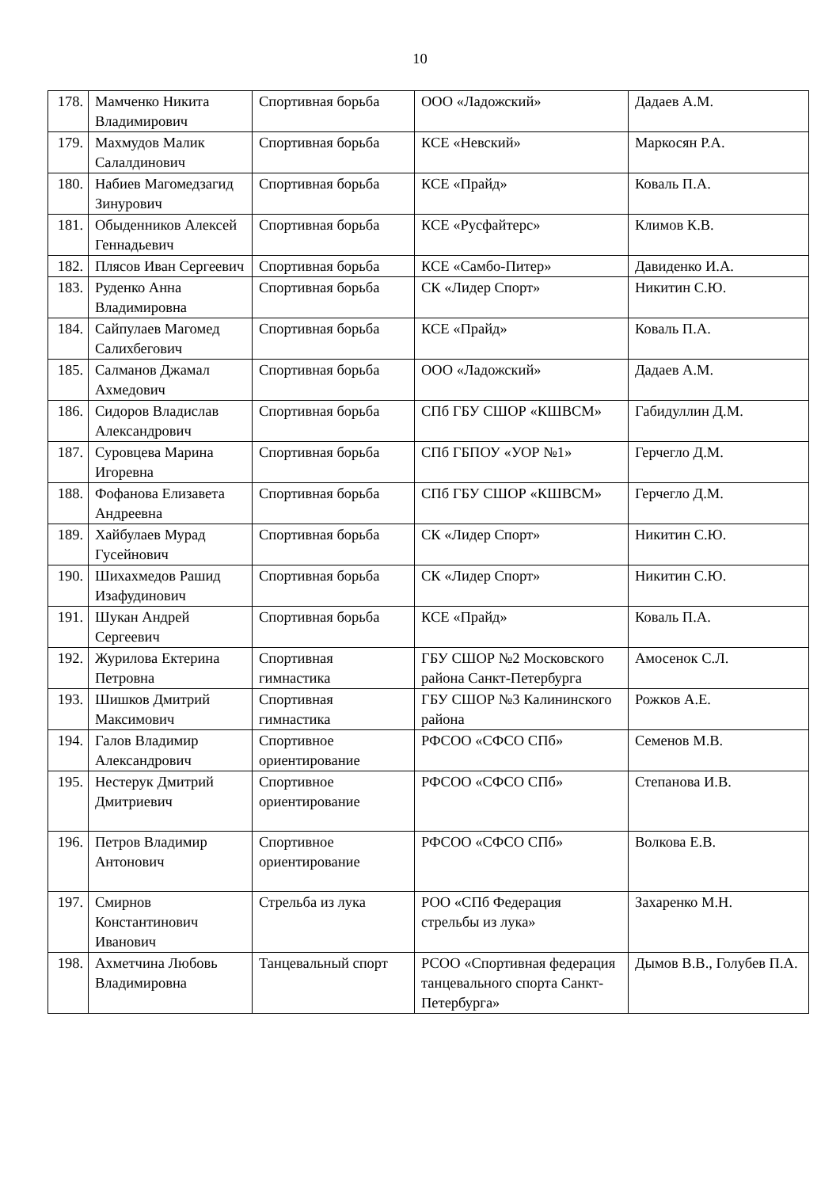10
| 178. | Мамченко Никита Владимирович | Спортивная борьба | ООО «Ладожский» | Дадаев А.М. |
| 179. | Махмудов Малик Салалдинович | Спортивная борьба | КСЕ «Невский» | Маркосян Р.А. |
| 180. | Набиев Магомедзагид Зинурович | Спортивная борьба | КСЕ «Прайд» | Коваль П.А. |
| 181. | Обыденников Алексей Геннадьевич | Спортивная борьба | КСЕ «Русфайтерс» | Климов К.В. |
| 182. | Плясов Иван Сергеевич | Спортивная борьба | КСЕ «Самбо-Питер» | Давиденко И.А. |
| 183. | Руденко Анна Владимировна | Спортивная борьба | СК «Лидер Спорт» | Никитин С.Ю. |
| 184. | Сайпулаев Магомед Салихбегович | Спортивная борьба | КСЕ «Прайд» | Коваль П.А. |
| 185. | Салманов Джамал Ахмедович | Спортивная борьба | ООО «Ладожский» | Дадаев А.М. |
| 186. | Сидоров Владислав Александрович | Спортивная борьба | СПб ГБУ СШОР «КШВСМ» | Габидуллин Д.М. |
| 187. | Суровцева Марина Игоревна | Спортивная борьба | СПб ГБПОУ «УОР №1» | Герчегло Д.М. |
| 188. | Фофанова Елизавета Андреевна | Спортивная борьба | СПб ГБУ СШОР «КШВСМ» | Герчегло Д.М. |
| 189. | Хайбулаев Мурад Гусейнович | Спортивная борьба | СК «Лидер Спорт» | Никитин С.Ю. |
| 190. | Шихахмедов Рашид Изафудинович | Спортивная борьба | СК «Лидер Спорт» | Никитин С.Ю. |
| 191. | Шукан Андрей Сергеевич | Спортивная борьба | КСЕ «Прайд» | Коваль П.А. |
| 192. | Журилова Ектерина Петровна | Спортивная гимнастика | ГБУ СШОР №2 Московского района Санкт-Петербурга | Амосенок С.Л. |
| 193. | Шишков Дмитрий Максимович | Спортивная гимнастика | ГБУ СШОР №3 Калининского района | Рожков А.Е. |
| 194. | Галов Владимир Александрович | Спортивное ориентирование | РФСОО «СФСО СПб» | Семенов М.В. |
| 195. | Нестерук Дмитрий Дмитриевич | Спортивное ориентирование | РФСОО «СФСО СПб» | Степанова И.В. |
| 196. | Петров Владимир Антонович | Спортивное ориентирование | РФСОО «СФСО СПб» | Волкова Е.В. |
| 197. | Смирнов Константинович Иванович | Стрельба из лука | РОО «СПб Федерация стрельбы из лука» | Захаренко М.Н. |
| 198. | Ахметчина Любовь Владимировна | Танцевальный спорт | РСОО «Спортивная федерация танцевального спорта Санкт-Петербурга» | Дымов В.В., Голубев П.А. |